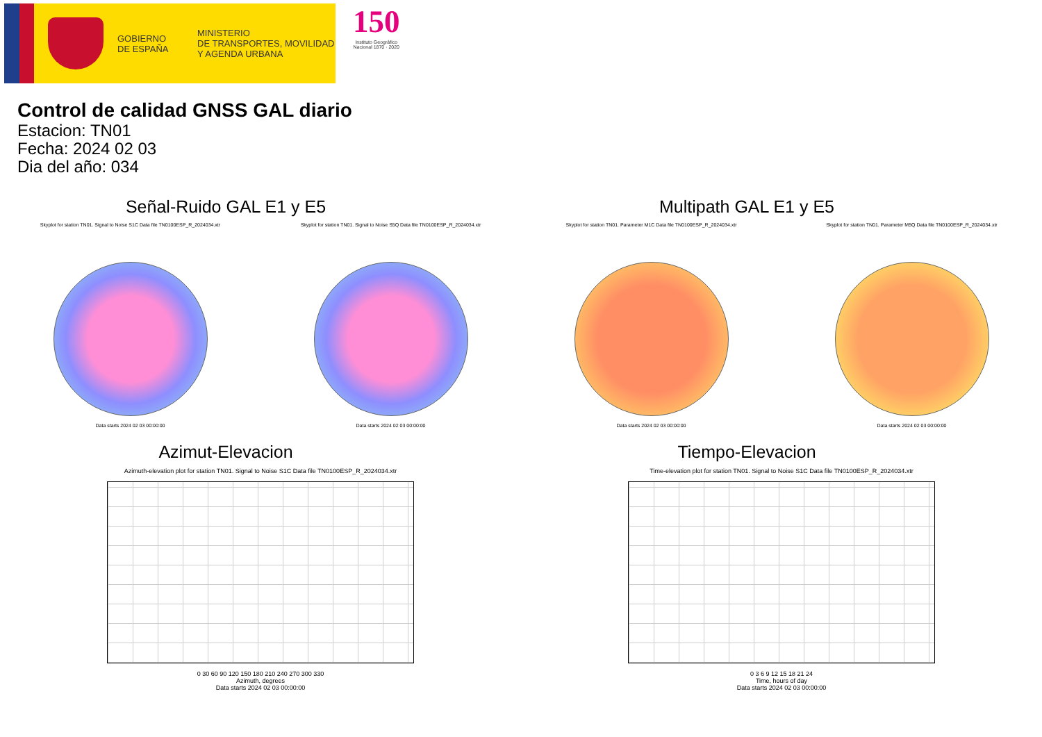GOBIERNO
DE ESPAÑA
MINISTERIO
DE TRANSPORTES, MOVILIDAD
Y AGENDA URBANA
150
Instituto Geográfico
Nacional 1870 · 2020
Control de calidad GNSS GAL diario
Estacion: TN01
Fecha: 2024 02 03
Dia del año: 034
Señal-Ruido GAL E1 y E5
Skyplot for station TN01. Signal to Noise S1C Data file TN0100ESP_R_2024034.xtr
Data starts 2024 02 03 00:00:00
Skyplot for station TN01. Signal to Noise S5Q Data file TN0100ESP_R_2024034.xtr
Data starts 2024 02 03 00:00:00
Multipath GAL E1 y E5
Skyplot for station TN01. Parameter M1C Data file TN0100ESP_R_2024034.xtr
Data starts 2024 02 03 00:00:00
Skyplot for station TN01. Parameter M5Q Data file TN0100ESP_R_2024034.xtr
Data starts 2024 02 03 00:00:00
Azimut-Elevacion
Azimuth-elevation plot for station TN01. Signal to Noise S1C Data file TN0100ESP_R_2024034.xtr
0 30 60 90 120 150 180 210 240 270 300 330
Azimuth, degrees
Data starts 2024 02 03 00:00:00
Tiempo-Elevacion
Time-elevation plot for station TN01. Signal to Noise S1C Data file TN0100ESP_R_2024034.xtr
0 3 6 9 12 15 18 21 24
Time, hours of day
Data starts 2024 02 03 00:00:00